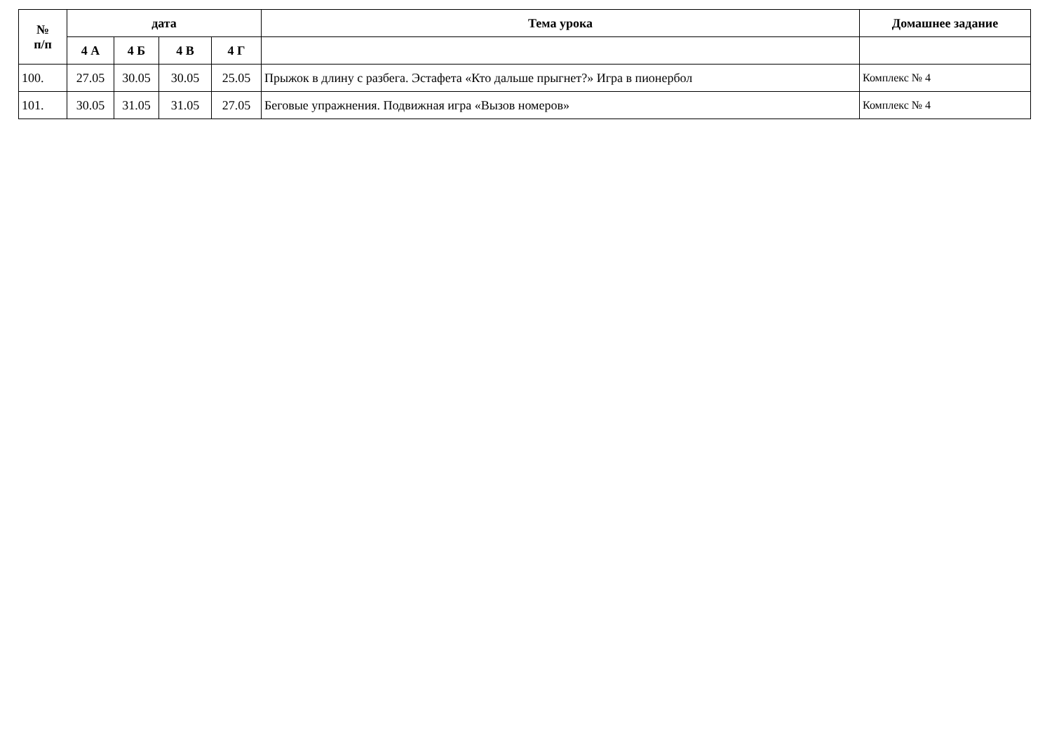| № п/п | дата | | | | Тема урока | Домашнее задание |
| --- | --- | --- | --- | --- | --- | --- |
| | 4 А | 4 Б | 4 В | 4 Г | | |
| 100. | 27.05 | 30.05 | 30.05 | 25.05 | Прыжок в длину с разбега. Эстафета «Кто дальше прыгнет?» Игра в пионербол | Комплекс № 4 |
| 101. | 30.05 | 31.05 | 31.05 | 27.05 | Беговые упражнения. Подвижная игра «Вызов номеров» | Комплекс № 4 |